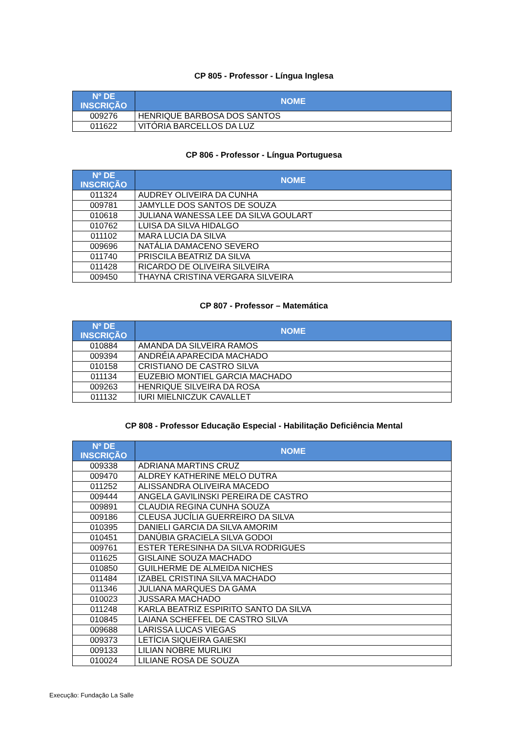CP 805 - Professor - Língua Inglesa
| Nº DE INSCRIÇÃO | NOME |
| --- | --- |
| 009276 | HENRIQUE BARBOSA DOS SANTOS |
| 011622 | VITÓRIA BARCELLOS DA LUZ |
CP 806 - Professor - Língua Portuguesa
| Nº DE INSCRIÇÃO | NOME |
| --- | --- |
| 011324 | AUDREY OLIVEIRA DA CUNHA |
| 009781 | JAMYLLE DOS SANTOS DE SOUZA |
| 010618 | JULIANA WANESSA LEE DA SILVA GOULART |
| 010762 | LUISA DA SILVA HIDALGO |
| 011102 | MARA LUCIA DA SILVA |
| 009696 | NATÁLIA DAMACENO SEVERO |
| 011740 | PRISCILA BEATRIZ DA SILVA |
| 011428 | RICARDO DE OLIVEIRA SILVEIRA |
| 009450 | THAYNÁ CRISTINA VERGARA SILVEIRA |
CP 807 - Professor – Matemática
| Nº DE INSCRIÇÃO | NOME |
| --- | --- |
| 010884 | AMANDA DA SILVEIRA RAMOS |
| 009394 | ANDRÉIA APARECIDA MACHADO |
| 010158 | CRISTIANO DE CASTRO SILVA |
| 011134 | EUZEBIO MONTIEL GARCIA MACHADO |
| 009263 | HENRIQUE SILVEIRA DA ROSA |
| 011132 | IURI MIELNICZUK CAVALLET |
CP 808 - Professor Educação Especial - Habilitação Deficiência Mental
| Nº DE INSCRIÇÃO | NOME |
| --- | --- |
| 009338 | ADRIANA MARTINS CRUZ |
| 009470 | ALDREY KATHERINE MELO DUTRA |
| 011252 | ALISSANDRA OLIVEIRA MACEDO |
| 009444 | ANGELA GAVILINSKI PEREIRA DE CASTRO |
| 009891 | CLAUDIA REGINA CUNHA SOUZA |
| 009186 | CLEUSA JUCÍLIA GUERREIRO DA SILVA |
| 010395 | DANIELI GARCIA DA SILVA AMORIM |
| 010451 | DANÚBIA GRACIELA SILVA GODOI |
| 009761 | ESTER TERESINHA DA SILVA RODRIGUES |
| 011625 | GISLAINE SOUZA MACHADO |
| 010850 | GUILHERME DE ALMEIDA NICHES |
| 011484 | IZABEL CRISTINA SILVA MACHADO |
| 011346 | JULIANA MARQUES DA GAMA |
| 010023 | JUSSARA MACHADO |
| 011248 | KARLA BEATRIZ ESPIRITO SANTO DA SILVA |
| 010845 | LAIANA SCHEFFEL DE CASTRO SILVA |
| 009688 | LARISSA LUCAS VIEGAS |
| 009373 | LETÍCIA SIQUEIRA GAIESKI |
| 009133 | LILIAN NOBRE MURLIKI |
| 010024 | LILIANE ROSA DE SOUZA |
Execução: Fundação La Salle